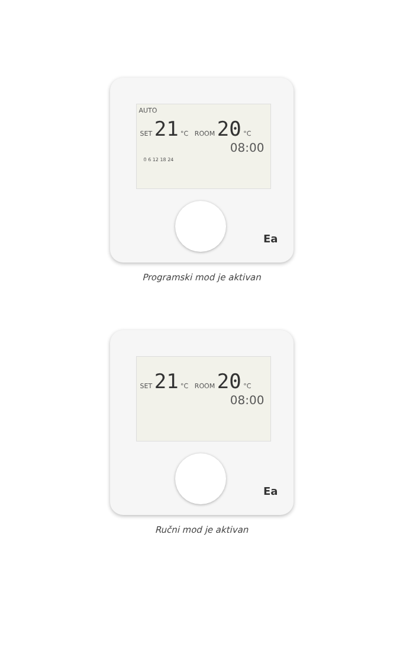AUTO
SET 21 °C ROOM 20 °C
08:00
0 6 12 18 24
Ea
Programski mod je aktivan
SET 21 °C ROOM 20 °C
08:00
Ea
Ručni mod je aktivan